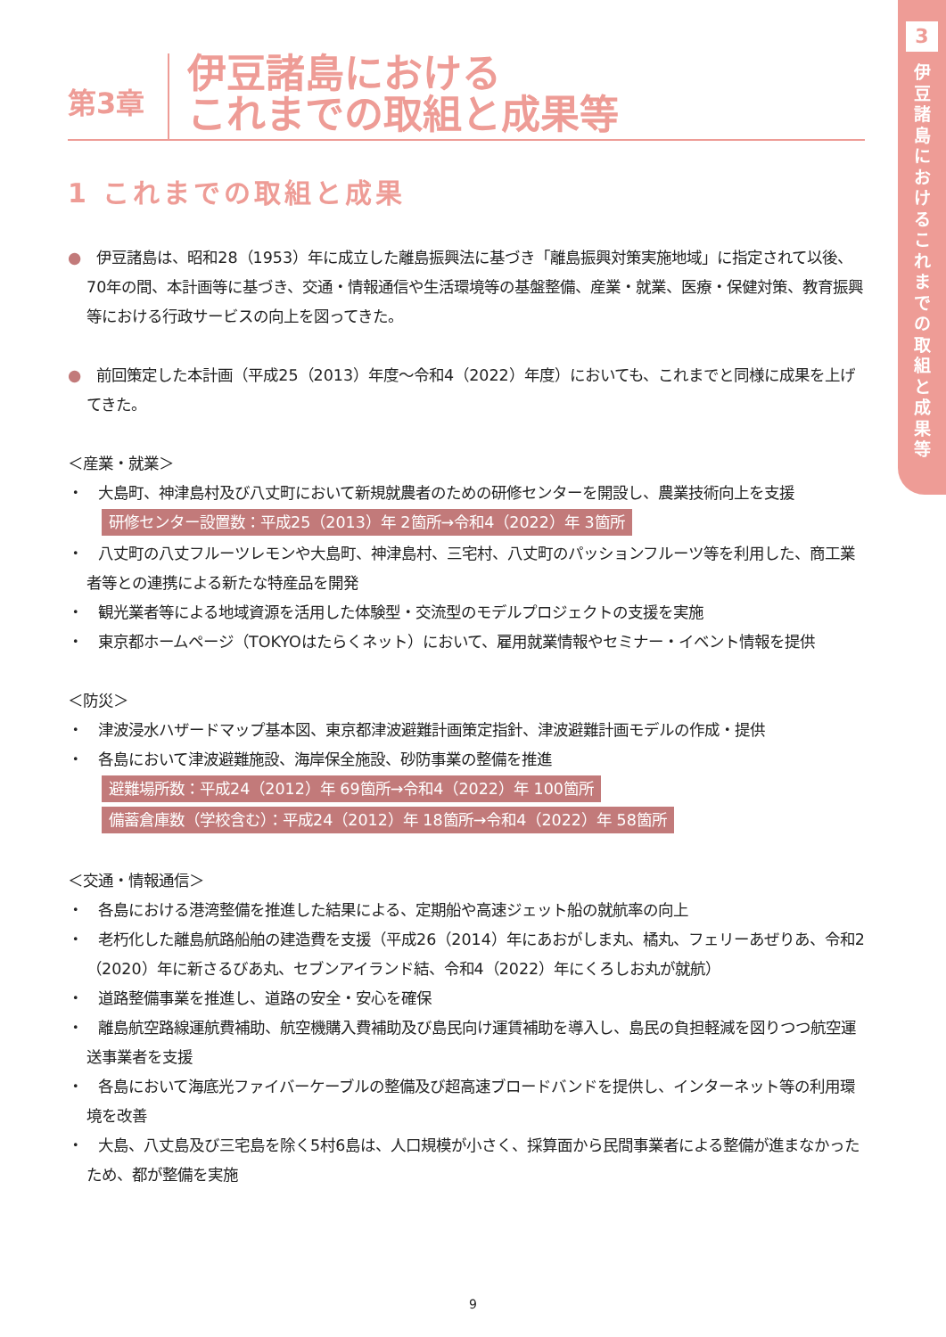3
伊
豆
諸
島
に
お
け
る
こ
れ
ま
で
の
取
組
と
成
果
等
第3章
伊豆諸島における
これまでの取組と成果等
1 これまでの取組と成果
●　伊豆諸島は、昭和28（1953）年に成立した離島振興法に基づき「離島振興対策実施地域」に指定されて以後、70年の間、本計画等に基づき、交通・情報通信や生活環境等の基盤整備、産業・就業、医療・保健対策、教育振興等における行政サービスの向上を図ってきた。
●　前回策定した本計画（平成25（2013）年度〜令和4（2022）年度）においても、これまでと同様に成果を上げてきた。
＜産業・就業＞
・　大島町、神津島村及び八丈町において新規就農者のための研修センターを開設し、農業技術向上を支援
研修センター設置数：平成25（2013）年 2箇所→令和4（2022）年 3箇所
・　八丈町の八丈フルーツレモンや大島町、神津島村、三宅村、八丈町のパッションフルーツ等を利用した、商工業者等との連携による新たな特産品を開発
・　観光業者等による地域資源を活用した体験型・交流型のモデルプロジェクトの支援を実施
・　東京都ホームページ（TOKYOはたらくネット）において、雇用就業情報やセミナー・イベント情報を提供
＜防災＞
・　津波浸水ハザードマップ基本図、東京都津波避難計画策定指針、津波避難計画モデルの作成・提供
・　各島において津波避難施設、海岸保全施設、砂防事業の整備を推進
避難場所数：平成24（2012）年 69箇所→令和4（2022）年 100箇所
備蓄倉庫数（学校含む）：平成24（2012）年 18箇所→令和4（2022）年 58箇所
＜交通・情報通信＞
・　各島における港湾整備を推進した結果による、定期船や高速ジェット船の就航率の向上
・　老朽化した離島航路船舶の建造費を支援（平成26（2014）年にあおがしま丸、橘丸、フェリーあぜりあ、令和2（2020）年に新さるびあ丸、セブンアイランド結、令和4（2022）年にくろしお丸が就航）
・　道路整備事業を推進し、道路の安全・安心を確保
・　離島航空路線運航費補助、航空機購入費補助及び島民向け運賃補助を導入し、島民の負担軽減を図りつつ航空運送事業者を支援
・　各島において海底光ファイバーケーブルの整備及び超高速ブロードバンドを提供し、インターネット等の利用環境を改善
・　大島、八丈島及び三宅島を除く5村6島は、人口規模が小さく、採算面から民間事業者による整備が進まなかったため、都が整備を実施
9